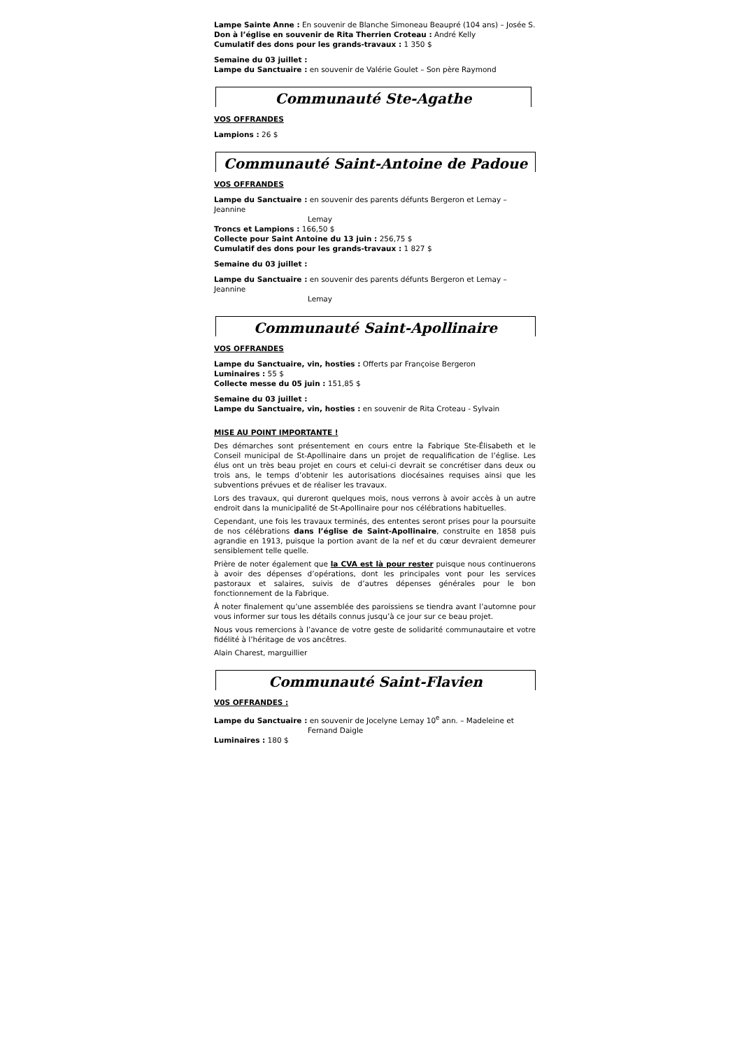Lampe Sainte Anne : En souvenir de Blanche Simoneau Beaupré (104 ans) – Josée S.
Don à l’église en souvenir de Rita Therrien Croteau : André Kelly
Cumulatif des dons pour les grands-travaux : 1 350 $
Semaine du 03 juillet :
Lampe du Sanctuaire : en souvenir de Valérie Goulet – Son père Raymond
Communauté Ste-Agathe
VOS OFFRANDES
Lampions : 26 $
Communauté Saint-Antoine de Padoue
VOS OFFRANDES
Lampe du Sanctuaire : en souvenir des parents défunts Bergeron et Lemay – Jeannine
Lemay
Troncs et Lampions : 166,50 $
Collecte pour Saint Antoine du 13 juin : 256,75 $
Cumulatif des dons pour les grands-travaux : 1 827 $
Semaine du 03 juillet :
Lampe du Sanctuaire : en souvenir des parents défunts Bergeron et Lemay – Jeannine
Lemay
Communauté Saint-Apollinaire
VOS OFFRANDES
Lampe du Sanctuaire, vin, hosties : Offerts par Françoise Bergeron
Luminaires : 55 $
Collecte messe du 05 juin : 151,85 $
Semaine du 03 juillet :
Lampe du Sanctuaire, vin, hosties : en souvenir de Rita Croteau - Sylvain
MISE AU POINT IMPORTANTE !
Des démarches sont présentement en cours entre la Fabrique Ste-Élisabeth et le Conseil municipal de St-Apollinaire dans un projet de requalification de l’église. Les élus ont un très beau projet en cours et celui-ci devrait se concrétiser dans deux ou trois ans, le temps d’obtenir les autorisations diocésaines requises ainsi que les subventions prévues et de réaliser les travaux.
Lors des travaux, qui dureront quelques mois, nous verrons à avoir accès à un autre endroit dans la municipalité de St-Apollinaire pour nos célébrations habituelles.
Cependant, une fois les travaux terminés, des ententes seront prises pour la poursuite de nos célébrations dans l’église de Saint-Apollinaire, construite en 1858 puis agrandie en 1913, puisque la portion avant de la nef et du cœur devraient demeurer sensiblement telle quelle.
Prière de noter également que la CVA est là pour rester puisque nous continuerons à avoir des dépenses d’opérations, dont les principales vont pour les services pastoraux et salaires, suivis de d’autres dépenses générales pour le bon fonctionnement de la Fabrique.
À noter finalement qu’une assemblée des paroissiens se tiendra avant l’automne pour vous informer sur tous les détails connus jusqu’à ce jour sur ce beau projet.
Nous vous remercions à l’avance de votre geste de solidarité communautaire et votre fidélité à l’héritage de vos ancêtres.
Alain Charest, marguillier
Communauté Saint-Flavien
V0S OFFRANDES :
Lampe du Sanctuaire : en souvenir de Jocelyne Lemay 10<sup>e</sup> ann. – Madeleine et
Fernand Daigle
Luminaires : 180 $